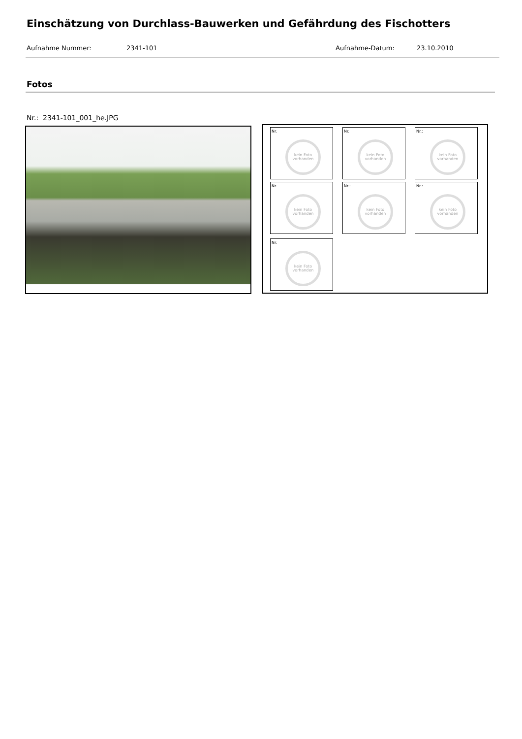Einschätzung von Durchlass-Bauwerken und Gefährdung des Fischotters
Aufnahme Nummer: 2341-101 Aufnahme-Datum: 23.10.2010
Fotos
Nr.: 2341-101_001_he.JPG
Nr.
kein Foto vorhanden
Nr.
kein Foto vorhanden
Nr.:
kein Foto vorhanden
Nr.
kein Foto vorhanden
Nr.:
kein Foto vorhanden
Nr.:
kein Foto vorhanden
Nr.
kein Foto vorhanden